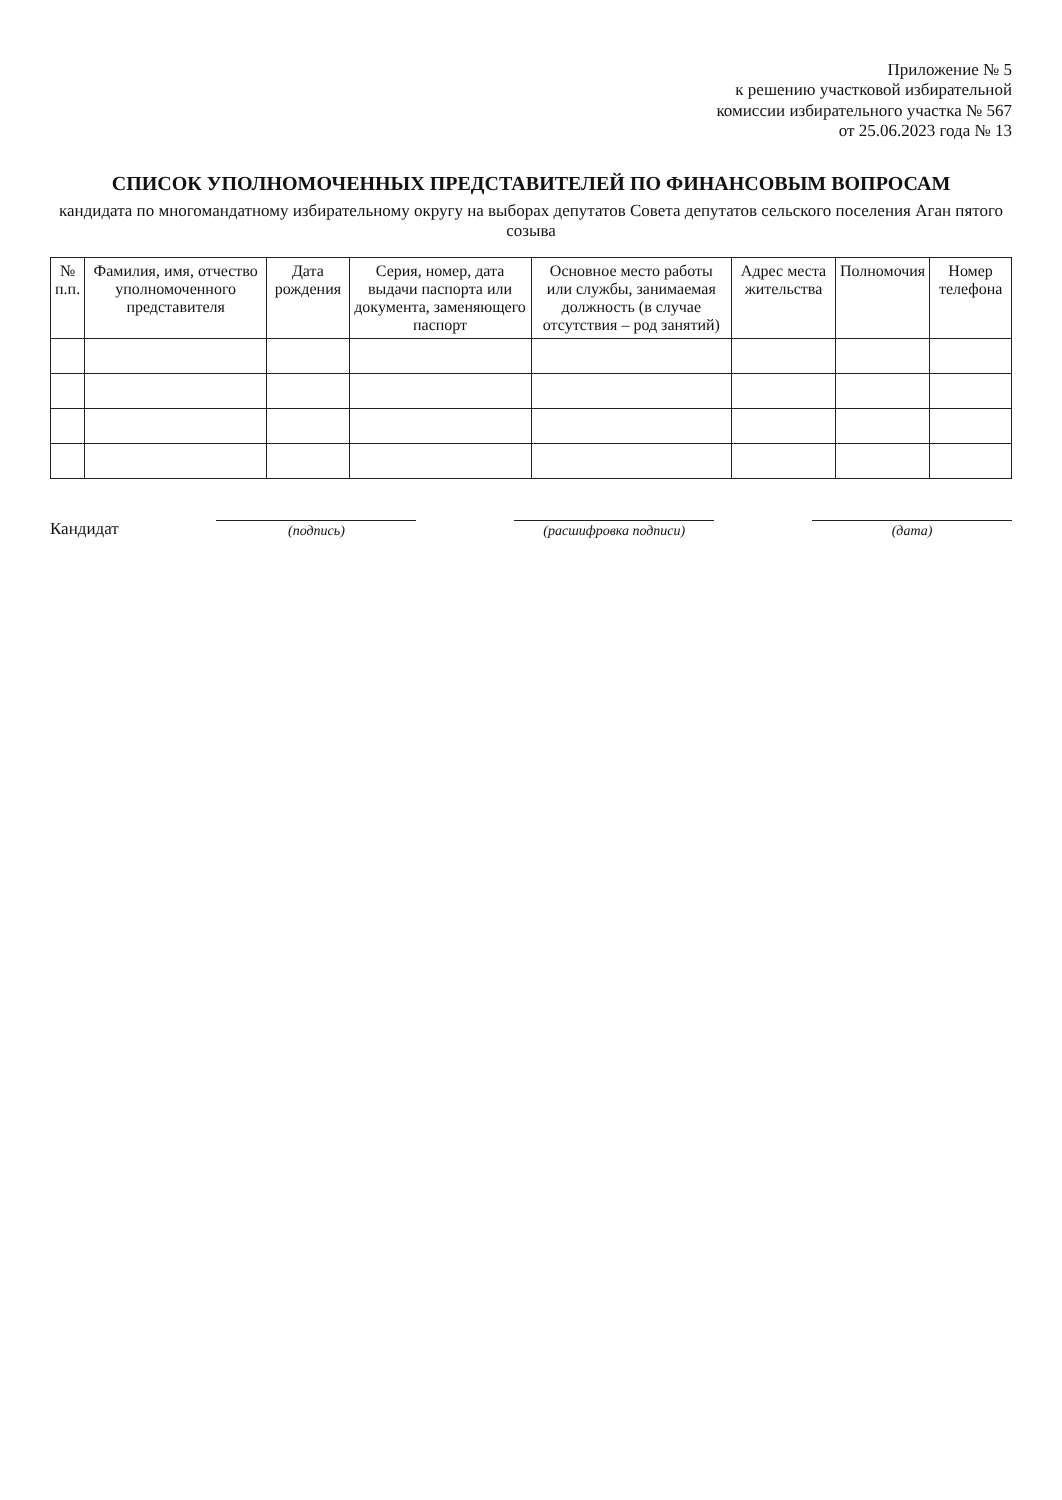Приложение № 5
к решению участковой избирательной
комиссии избирательного участка № 567
от 25.06.2023 года № 13
СПИСОК УПОЛНОМОЧЕННЫХ ПРЕДСТАВИТЕЛЕЙ ПО ФИНАНСОВЫМ ВОПРОСАМ
кандидата по многомандатному избирательному округу на выборах депутатов Совета депутатов сельского поселения Аган пятого созыва
| № п.п. | Фамилия, имя, отчество уполномоченного представителя | Дата рождения | Серия, номер, дата выдачи паспорта или документа, заменяющего паспорт | Основное место работы или службы, занимаемая должность (в случае отсутствия – род занятий) | Адрес места жительства | Полномочия | Номер телефона |
| --- | --- | --- | --- | --- | --- | --- | --- |
Кандидат
(подпись)
(расшифровка подписи)
(дата)